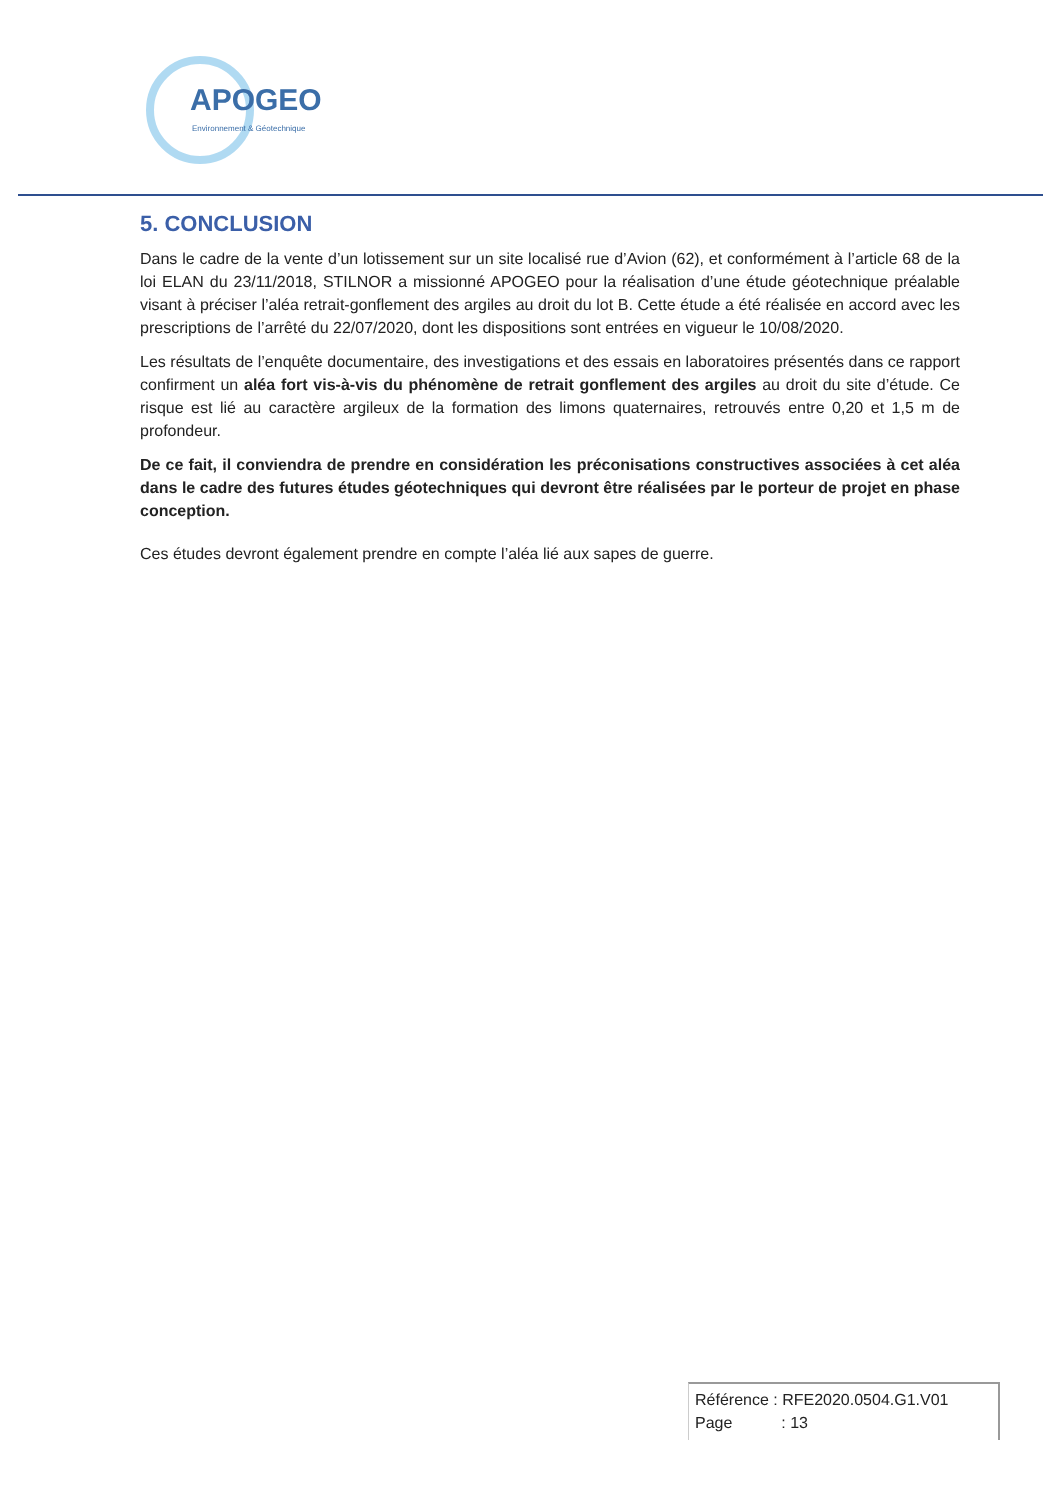APOGEO
Environnement & Géotechnique
5. CONCLUSION
Dans le cadre de la vente d’un lotissement sur un site localisé rue d’Avion (62), et conformément à l’article 68 de la loi ELAN du 23/11/2018, STILNOR a missionné APOGEO pour la réalisation d’une étude géotechnique préalable visant à préciser l’aléa retrait-gonflement des argiles au droit du lot B. Cette étude a été réalisée en accord avec les prescriptions de l’arrêté du 22/07/2020, dont les dispositions sont entrées en vigueur le 10/08/2020.
Les résultats de l’enquête documentaire, des investigations et des essais en laboratoires présentés dans ce rapport confirment un aléa fort vis-à-vis du phénomène de retrait gonflement des argiles au droit du site d’étude. Ce risque est lié au caractère argileux de la formation des limons quaternaires, retrouvés entre 0,20 et 1,5 m de profondeur.
De ce fait, il conviendra de prendre en considération les préconisations constructives associées à cet aléa dans le cadre des futures études géotechniques qui devront être réalisées par le porteur de projet en phase conception.
Ces études devront également prendre en compte l’aléa lié aux sapes de guerre.
Référence : RFE2020.0504.G1.V01
Page : 13